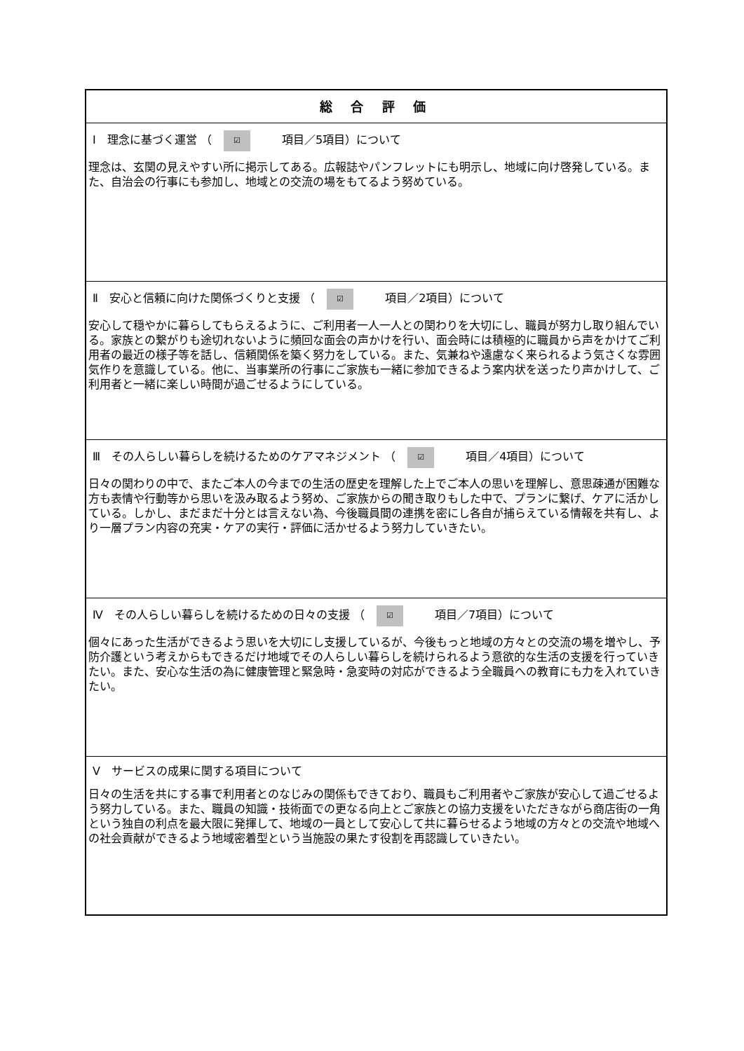| 総 合 評 価 |
| Ⅰ 理念に基づく運営 （ ☑ 項目／5項目）について 理念は、玄関の見えやすい所に掲示してある。広報誌やパンフレットにも明示し、地域に向け啓発している。また、自治会の行事にも参加し、地域との交流の場をもてるよう努めている。 |
| Ⅱ 安心と信頼に向けた関係づくりと支援 （ ☑ 項目／2項目）について 安心して穏やかに暮らしてもらえるように、ご利用者一人一人との関わりを大切にし、職員が努力し取り組んでいる。家族との繋がりも途切れないように頻回な面会の声かけを行い、面会時には積極的に職員から声をかけてご利用者の最近の様子等を話し、信頼関係を築く努力をしている。また、気兼ねや遠慮なく来られるよう気さくな雰囲気作りを意識している。他に、当事業所の行事にご家族も一緒に参加できるよう案内状を送ったり声かけして、ご利用者と一緒に楽しい時間が過ごせるようにしている。 |
| Ⅲ その人らしい暮らしを続けるためのケアマネジメント （ ☑ 項目／4項目）について 日々の関わりの中で、またご本人の今までの生活の歴史を理解した上でご本人の思いを理解し、意思疎通が困難な方も表情や行動等から思いを汲み取るよう努め、ご家族からの聞き取りもした中で、プランに繋げ、ケアに活かしている。しかし、まだまだ十分とは言えない為、今後職員間の連携を密にし各自が捕らえている情報を共有し、より一層プラン内容の充実・ケアの実行・評価に活かせるよう努力していきたい。 |
| Ⅳ その人らしい暮らしを続けるための日々の支援 （ ☑ 項目／7項目）について 個々にあった生活ができるよう思いを大切にし支援しているが、今後もっと地域の方々との交流の場を増やし、予防介護という考えからもできるだけ地域でその人らしい暮らしを続けられるよう意欲的な生活の支援を行っていきたい。また、安心な生活の為に健康管理と緊急時・急変時の対応ができるよう全職員への教育にも力を入れていきたい。 |
| Ⅴ サービスの成果に関する項目について 日々の生活を共にする事で利用者とのなじみの関係もできており、職員もご利用者やご家族が安心して過ごせるよう努力している。また、職員の知識・技術面での更なる向上とご家族との協力支援をいただきながら商店街の一角という独自の利点を最大限に発揮して、地域の一員として安心して共に暮らせるよう地域の方々との交流や地域への社会貢献ができるよう地域密着型という当施設の果たす役割を再認識していきたい。 |